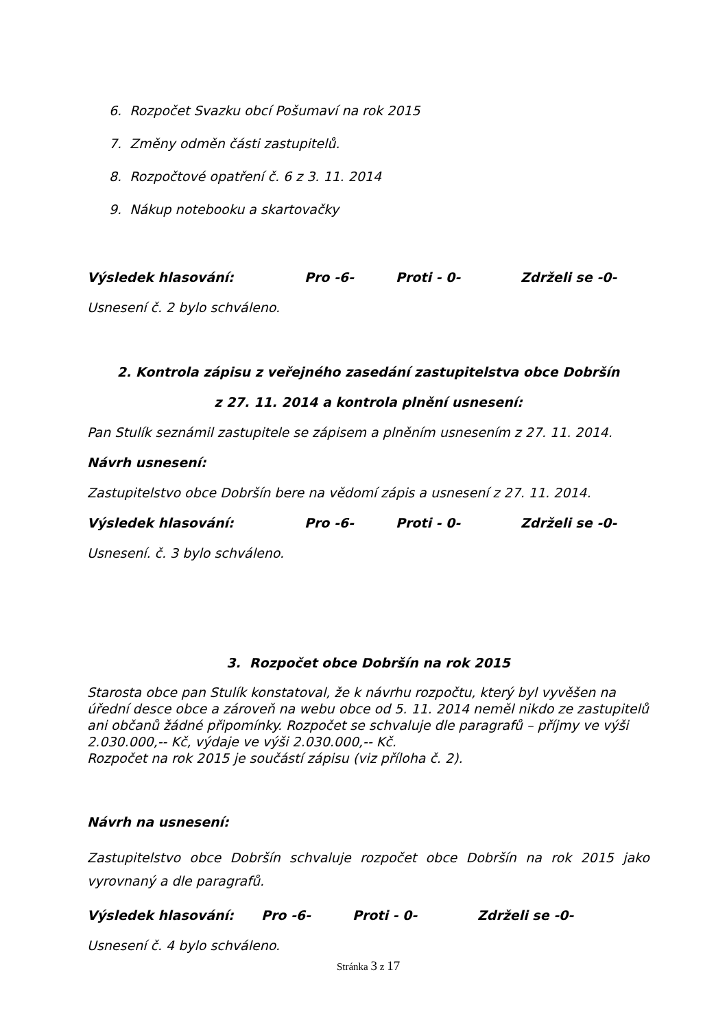6. Rozpočet Svazku obcí Pošumaví na rok 2015
7. Změny odměn části zastupitelů.
8. Rozpočtové opatření č. 6 z 3. 11. 2014
9. Nákup notebooku a skartovačky
Výsledek hlasování: Pro -6- Proti - 0- Zdrželi se -0-
Usnesení č. 2 bylo schváleno.
2. Kontrola zápisu z veřejného zasedání zastupitelstva obce Dobršín
z 27. 11. 2014 a kontrola plnění usnesení:
Pan Stulík seznámil zastupitele se zápisem a plněním usnesením z 27. 11. 2014.
Návrh usnesení:
Zastupitelstvo obce Dobršín bere na vědomí zápis a usnesení z 27. 11. 2014.
Výsledek hlasování: Pro -6- Proti - 0- Zdrželi se -0-
Usnesení. č. 3 bylo schváleno.
3. Rozpočet obce Dobršín na rok 2015
Starosta obce pan Stulík konstatoval, že k návrhu rozpočtu, který byl vyvěšen na úřední desce obce a zároveň na webu obce od 5. 11. 2014 neměl nikdo ze zastupitelů ani občanů žádné připomínky. Rozpočet se schvaluje dle paragrafů – příjmy ve výši 2.030.000,-- Kč, výdaje ve výši 2.030.000,-- Kč.
Rozpočet na rok 2015 je součástí zápisu (viz příloha č. 2).
Návrh na usnesení:
Zastupitelstvo obce Dobršín schvaluje rozpočet obce Dobršín na rok 2015 jako vyrovnaný a dle paragrafů.
Výsledek hlasování: Pro -6- Proti - 0- Zdrželi se -0-
Usnesení č. 4 bylo schváleno.
Stránka 3 z 17